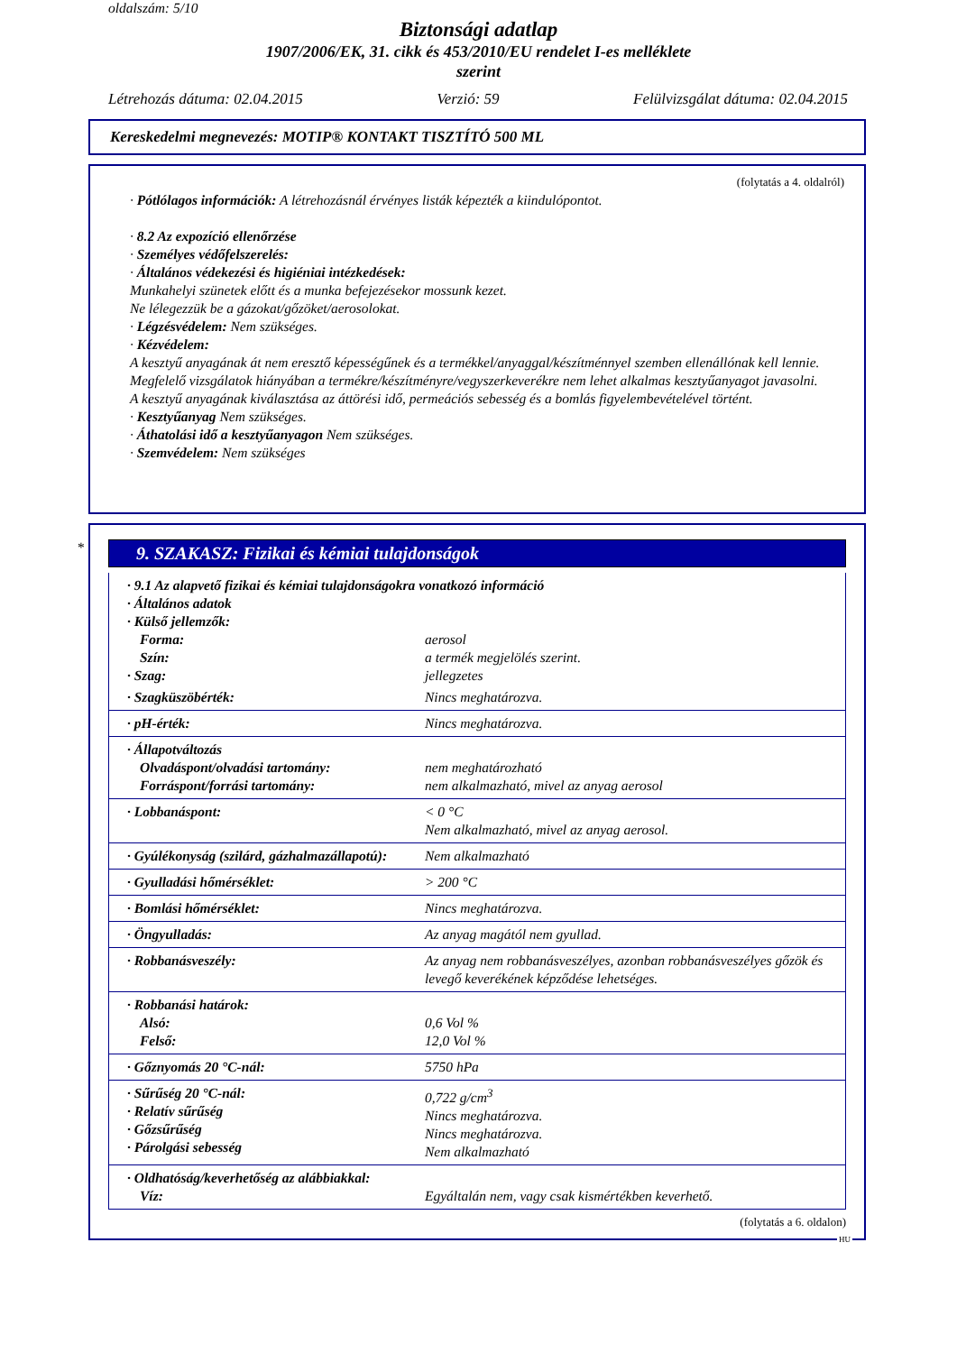oldalszám: 5/10
Biztonsági adatlap
1907/2006/EK, 31. cikk és 453/2010/EU rendelet I-es melléklete
szerint
Létrehozás dátuma: 02.04.2015 Verzió: 59 Felülvizsgálat dátuma: 02.04.2015
Kereskedelmi megnevezés: MOTIP® KONTAKT TISZTÍTÓ 500 ML
(folytatás a 4. oldalról)
· Pótlólagos információk: A létrehozásnál érvényes listák képezték a kiindulópontot.
· 8.2 Az expozíció ellenőrzése
· Személyes védőfelszerelés:
· Általános védekezési és higiéniai intézkedések:
Munkahelyi szünetek előtt és a munka befejezésekor mossunk kezet.
Ne lélegezzük be a gázokat/gőzöket/aerosolokat.
· Légzésvédelem: Nem szükséges.
· Kézvédelem:
A kesztyű anyagának át nem eresztő képességűnek és a termékkel/anyaggal/készítménnyel szemben ellenállónak kell lennie.
Megfelelő vizsgálatok hiányában a termékre/készítményre/vegyszerkeverékre nem lehet alkalmas kesztyűanyagot javasolni.
A kesztyű anyagának kiválasztása az áttörési idő, permeációs sebesség és a bomlás figyelembevételével történt.
· Kesztyűanyag Nem szükséges.
· Áthatolási idő a kesztyűanyagon Nem szükséges.
· Szemvédelem: Nem szükséges
*
9. SZAKASZ: Fizikai és kémiai tulajdonságok
| · 9.1 Az alapvető fizikai és kémiai tulajdonságokra vonatkozó információ · Általános adatok · Külső jellemzők: | |
| Forma: | aerosol |
| Szín: | a termék megjelölés szerint. |
| · Szag: | jellegzetes |
| · Szagküszöbérték: | Nincs meghatározva. |
| · pH-érték: | Nincs meghatározva. |
| · Állapotváltozás Olvadáspont/olvadási tartomány: Forráspont/forrási tartomány: | nem meghatározható nem alkalmazható, mivel az anyag aerosol |
| · Lobbanáspont: | < 0 °C Nem alkalmazható, mivel az anyag aerosol. |
| · Gyúlékonyság (szilárd, gázhalmazállapotú): | Nem alkalmazható |
| · Gyulladási hőmérséklet: | > 200 °C |
| · Bomlási hőmérséklet: | Nincs meghatározva. |
| · Öngyulladás: | Az anyag magától nem gyullad. |
| · Robbanásveszély: | Az anyag nem robbanásveszélyes, azonban robbanásveszélyes gőzök és levegő keverékének képződése lehetséges. |
| · Robbanási határok: Alsó: Felső: | 0,6 Vol % 12,0 Vol % |
| · Gőznyomás 20 °C-nál: | 5750 hPa |
| · Sűrűség 20 °C-nál: · Relatív sűrűség · Gőzsűrűség · Párolgási sebesség | 0,722 g/cm<sup>3</sup> Nincs meghatározva. Nincs meghatározva. Nem alkalmazható |
| · Oldhatóság/keverhetőség az alábbiakkal: Víz: | Egyáltalán nem, vagy csak kismértékben keverhető. |
(folytatás a 6. oldalon)
HU